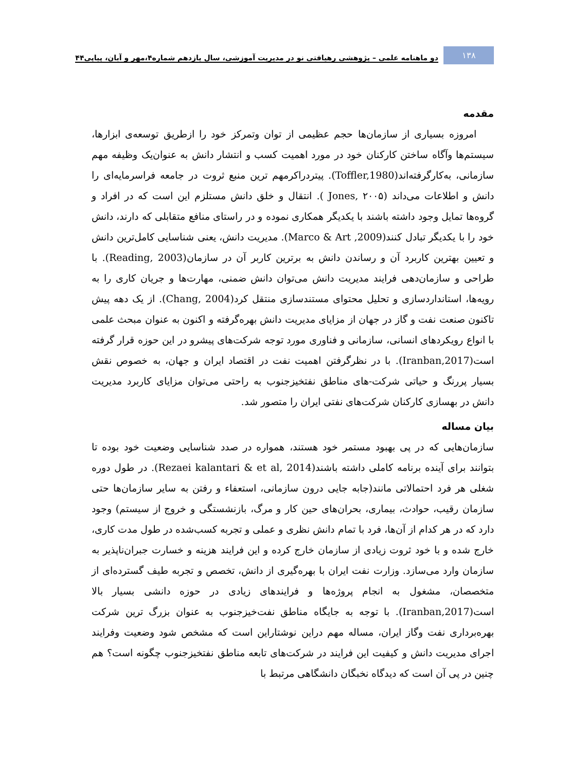۱۳۸
دو ماهنامه علمی – پژوهشی رهیافتی نو در مدیریت آموزشی، سال یازدهم شماره۴،مهر و آبان، پیاپی۴۴
مقدمه
امروزه بسیاری از سازمان‌ها حجم عظیمی از توان وتمرکز خود را ازطریق توسعه‌ی ابزارها، سیستم‌ها وآگاه ساختن کارکنان خود در مورد اهمیت کسب و انتشار دانش به عنوان‌یک وظیفه مهم سازمانی، به‌کارگرفته‌اند(Toffler,1980). پیتردراکرمهم ترین منبع ثروت در جامعه فراسرمایه‌ای را دانش و اطلاعات می‌داند (Jones, ۲۰۰۵ ). انتقال و خلق دانش مستلزم این است که در افراد و گروه‌ها تمایل وجود داشته باشند با یکدیگر همکاری نموده و در راستای منافع متقابلی که دارند، دانش خود را با یکدیگر تبادل کنند(Marco & Art ,2009). مدیریت دانش، یعنی شناسایی کامل‌ترین دانش و تعیین بهترین کاربرد آن و رساندن دانش به برترین کاربر آن در سازمان(Reading, 2003). با طراحی و سازمان‌دهی فرایند مدیریت دانش می‌توان دانش ضمنی، مهارت‌ها و جریان کاری را به رویه‌ها، استانداردسازی و تحلیل محتوای مستندسازی منتقل کرد(Chang, 2004). از یک دهه پیش تاکنون صنعت نفت و گاز در جهان از مزایای مدیریت دانش بهره‌گرفته و اکنون به عنوان مبحث علمی با انواع رویکردهای انسانی، سازمانی و فناوری مورد توجه شرکت‌های پیشرو در این حوزه قرار گرفته است(Iranban,2017). با در نظرگرفتن اهمیت نفت در اقتصاد ایران و جهان، به خصوص نقش بسیار پررنگ و حیاتی شرکت-های مناطق نفتخیزجنوب به راحتی می‌توان مزایای کاربرد مدیریت دانش در بهسازی کارکنان شرکت‌های نفتی ایران را متصور شد.
بیان مساله
سازمان‌هایی که در پی بهبود مستمر خود هستند، همواره در صدد شناسایی وضعیت خود بوده تا بتوانند برای آینده برنامه کاملی داشته باشند(Rezaei kalantari & et al, 2014). در طول دوره شغلی هر فرد احتمالاتی مانند(جابه جایی درون سازمانی، استعفاء و رفتن به سایر سازمان‌ها حتی سازمان رقیب، حوادث، بیماری، بحران‌های حین کار و مرگ، بازنشستگی و خروج از سیستم) وجود دارد که در هر کدام از آن‌ها، فرد با تمام دانش نظری و عملی و تجربه کسب‌شده در طول مدت کاری، خارج شده و با خود ثروت زیادی از سازمان خارج کرده و این فرایند هزینه و خسارت جبران‌ناپذیر به سازمان وارد می‌سازد. وزارت نفت ایران با بهره‌گیری از دانش، تخصص و تجربه طیف گسترده‌ای از متخصصان، مشغول به انجام پروژه‌ها و فرایندهای زیادی در حوزه دانشی بسیار بالا است(Iranban,2017). با توجه به جایگاه مناطق نفت‌خیزجنوب به عنوان بزرگ ترین شرکت بهره‌برداری نفت وگاز ایران، مساله مهم دراین نوشتاراین است که مشخص شود وضعیت وفرایند اجرای مدیریت دانش و کیفیت این فرایند در شرکت‌های تابعه مناطق نفتخیزجنوب چگونه است؟ هم چنین در پی آن است که دیدگاه نخبگان دانشگاهی مرتبط با